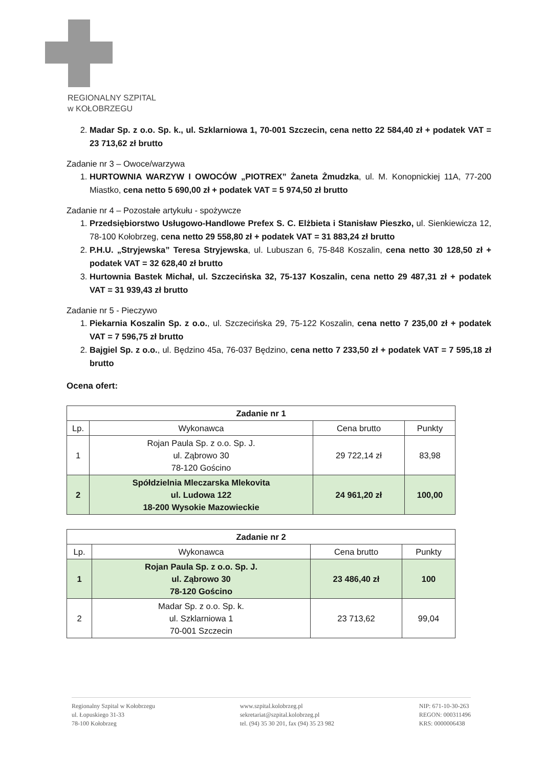REGIONALNY SZPITAL
w KOŁOBRZEGU
2. Madar Sp. z o.o. Sp. k., ul. Szklarniowa 1, 70-001 Szczecin, cena netto 22 584,40 zł + podatek VAT = 23 713,62 zł brutto
Zadanie nr 3 – Owoce/warzywa
1. HURTOWNIA WARZYW I OWOCÓW „PIOTREX” Żaneta Żmudzka, ul. M. Konopnickiej 11A, 77-200 Miastko, cena netto 5 690,00 zł + podatek VAT = 5 974,50 zł brutto
Zadanie nr 4 – Pozostałe artykułu - spożywcze
1. Przedsiębiorstwo Usługowo-Handlowe Prefex S. C. Elżbieta i Stanisław Pieszko, ul. Sienkiewicza 12, 78-100 Kołobrzeg, cena netto 29 558,80 zł + podatek VAT = 31 883,24 zł brutto
2. P.H.U. „Stryjewska” Teresa Stryjewska, ul. Lubuszan 6, 75-848 Koszalin, cena netto 30 128,50 zł + podatek VAT = 32 628,40 zł brutto
3. Hurtownia Bastek Michał, ul. Szczecińska 32, 75-137 Koszalin, cena netto 29 487,31 zł + podatek VAT = 31 939,43 zł brutto
Zadanie nr 5 - Pieczywo
1. Piekarnia Koszalin Sp. z o.o., ul. Szczecińska 29, 75-122 Koszalin, cena netto 7 235,00 zł + podatek VAT = 7 596,75 zł brutto
2. Bajgiel Sp. z o.o., ul. Będzino 45a, 76-037 Będzino, cena netto 7 233,50 zł + podatek VAT = 7 595,18 zł brutto
Ocena ofert:
| Zadanie nr 1 | | | |
| --- | --- | --- | --- |
| Lp. | Wykonawca | Cena brutto | Punkty |
| 1 | Rojan Paula Sp. z o.o. Sp. J. ul. Ząbrowo 30 78-120 Gościno | 29 722,14 zł | 83,98 |
| 2 | Spółdzielnia Mleczarska Mlekovita ul. Ludowa 122 18-200 Wysokie Mazowieckie | 24 961,20 zł | 100,00 |
| Zadanie nr 2 | | | |
| --- | --- | --- | --- |
| Lp. | Wykonawca | Cena brutto | Punkty |
| 1 | Rojan Paula Sp. z o.o. Sp. J. ul. Ząbrowo 30 78-120 Gościno | 23 486,40 zł | 100 |
| 2 | Madar Sp. z o.o. Sp. k. ul. Szklarniowa 1 70-001 Szczecin | 23 713,62 | 99,04 |
Regionalny Szpital w Kołobrzegu
ul. Łopuskiego 31-33
78-100 Kołobrzeg
www.szpital.kolobrzeg.pl
sekretariat@szpital.kolobrzeg.pl
tel. (94) 35 30 201, fax (94) 35 23 982
NIP: 671-10-30-263
REGON: 000311496
KRS: 0000006438